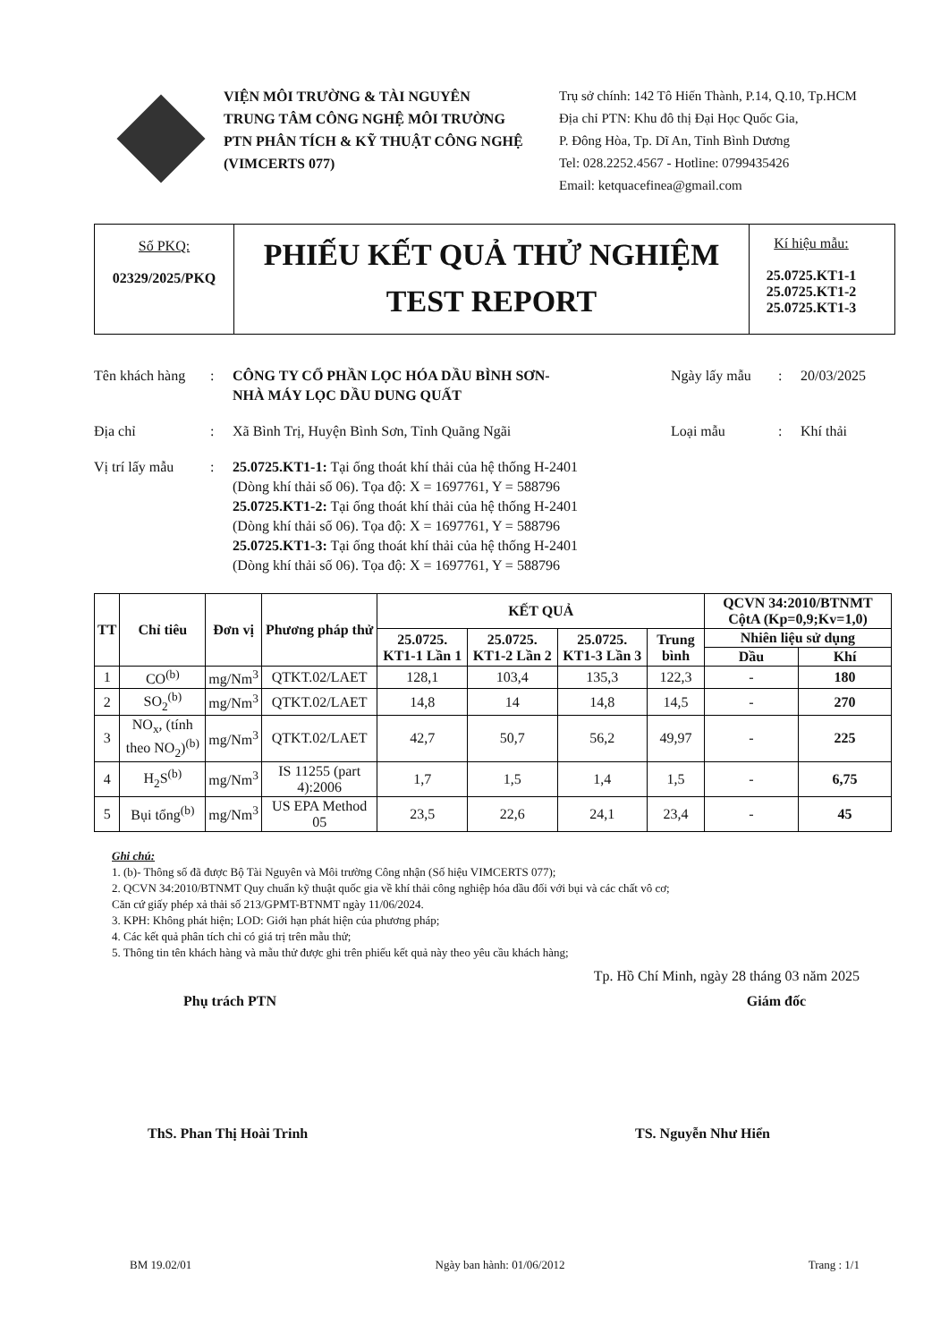VIỆN MÔI TRƯỜNG & TÀI NGUYÊN
TRUNG TÂM CÔNG NGHỆ MÔI TRƯỜNG
PTN PHÂN TÍCH & KỸ THUẬT CÔNG NGHỆ
(VIMCERTS 077)
Trụ sở chính: 142 Tô Hiến Thành, P.14, Q.10, Tp.HCM
Địa chỉ PTN: Khu đô thị Đại Học Quốc Gia,
P. Đông Hòa, Tp. Dĩ An, Tỉnh Bình Dương
Tel: 028.2252.4567 - Hotline: 0799435426
Email: ketquacefinea@gmail.com
Số PKQ:
02329/2025/PKQ
PHIẾU KẾT QUẢ THỬ NGHIỆM
TEST REPORT
Kí hiệu mẫu:
25.0725.KT1-1
25.0725.KT1-2
25.0725.KT1-3
Tên khách hàng: CÔNG TY CỔ PHẦN LỌC HÓA DẦU BÌNH SƠN-
NHÀ MÁY LỌC DẦU DUNG QUẤT Ngày lấy mẫu: 20/03/2025
Địa chỉ: Xã Bình Trị, Huyện Bình Sơn, Tỉnh Quãng Ngãi Loại mẫu: Khí thải
Vị trí lấy mẫu: 25.0725.KT1-1: Tại ống thoát khí thải của hệ thống H-2401
(Dòng khí thải số 06). Tọa độ: X = 1697761, Y = 588796
25.0725.KT1-2: Tại ống thoát khí thải của hệ thống H-2401
(Dòng khí thải số 06). Tọa độ: X = 1697761, Y = 588796
25.0725.KT1-3: Tại ống thoát khí thải của hệ thống H-2401
(Dòng khí thải số 06). Tọa độ: X = 1697761, Y = 588796
| TT | Chỉ tiêu | Đơn vị | Phương pháp thử | KẾT QUẢ | | | | QCVN 34:2010/BTNMT CộtA (Kp=0,9;Kv=1,0) | |
| --- | --- | --- | --- | --- | --- | --- | --- | --- | --- |
| | | | | 25.0725. KT1-1 Lần 1 | 25.0725. KT1-2 Lần 2 | 25.0725. KT1-3 Lần 3 | Trung bình | Nhiên liệu sử dụng | |
| | | | | | | | | Dầu | Khí |
| 1 | CO<sup>(b)</sup> | mg/Nm<sup>3</sup> | QTKT.02/LAET | 128,1 | 103,4 | 135,3 | 122,3 | - | 180 |
| 2 | SO<sub>2</sub><sup>(b)</sup> | mg/Nm<sup>3</sup> | QTKT.02/LAET | 14,8 | 14 | 14,8 | 14,5 | - | 270 |
| 3 | NO<sub>x</sub>, (tính theo NO<sub>2</sub>)<sup>(b)</sup> | mg/Nm<sup>3</sup> | QTKT.02/LAET | 42,7 | 50,7 | 56,2 | 49,97 | - | 225 |
| 4 | H<sub>2</sub>S<sup>(b)</sup> | mg/Nm<sup>3</sup> | IS 11255 (part 4):2006 | 1,7 | 1,5 | 1,4 | 1,5 | - | 6,75 |
| 5 | Bụi tổng<sup>(b)</sup> | mg/Nm<sup>3</sup> | US EPA Method 05 | 23,5 | 22,6 | 24,1 | 23,4 | - | 45 |
Ghi chú:
1. (b)- Thông số đã được Bộ Tài Nguyên và Môi trường Công nhận (Số hiệu VIMCERTS 077);
2. QCVN 34:2010/BTNMT Quy chuẩn kỹ thuật quốc gia về khí thải công nghiệp hóa dầu đối với bụi và các chất vô cơ;
Căn cứ giấy phép xả thải số 213/GPMT-BTNMT ngày 11/06/2024.
3. KPH: Không phát hiện; LOD: Giới hạn phát hiện của phương pháp;
4. Các kết quả phân tích chỉ có giá trị trên mẫu thử;
5. Thông tin tên khách hàng và mẫu thử được ghi trên phiếu kết quả này theo yêu cầu khách hàng;
Tp. Hồ Chí Minh, ngày 28 tháng 03 năm 2025
Phụ trách PTN Giám đốc
ThS. Phan Thị Hoài Trinh TS. Nguyễn Như Hiển
BM 19.02/01 Ngày ban hành: 01/06/2012 Trang : 1/1